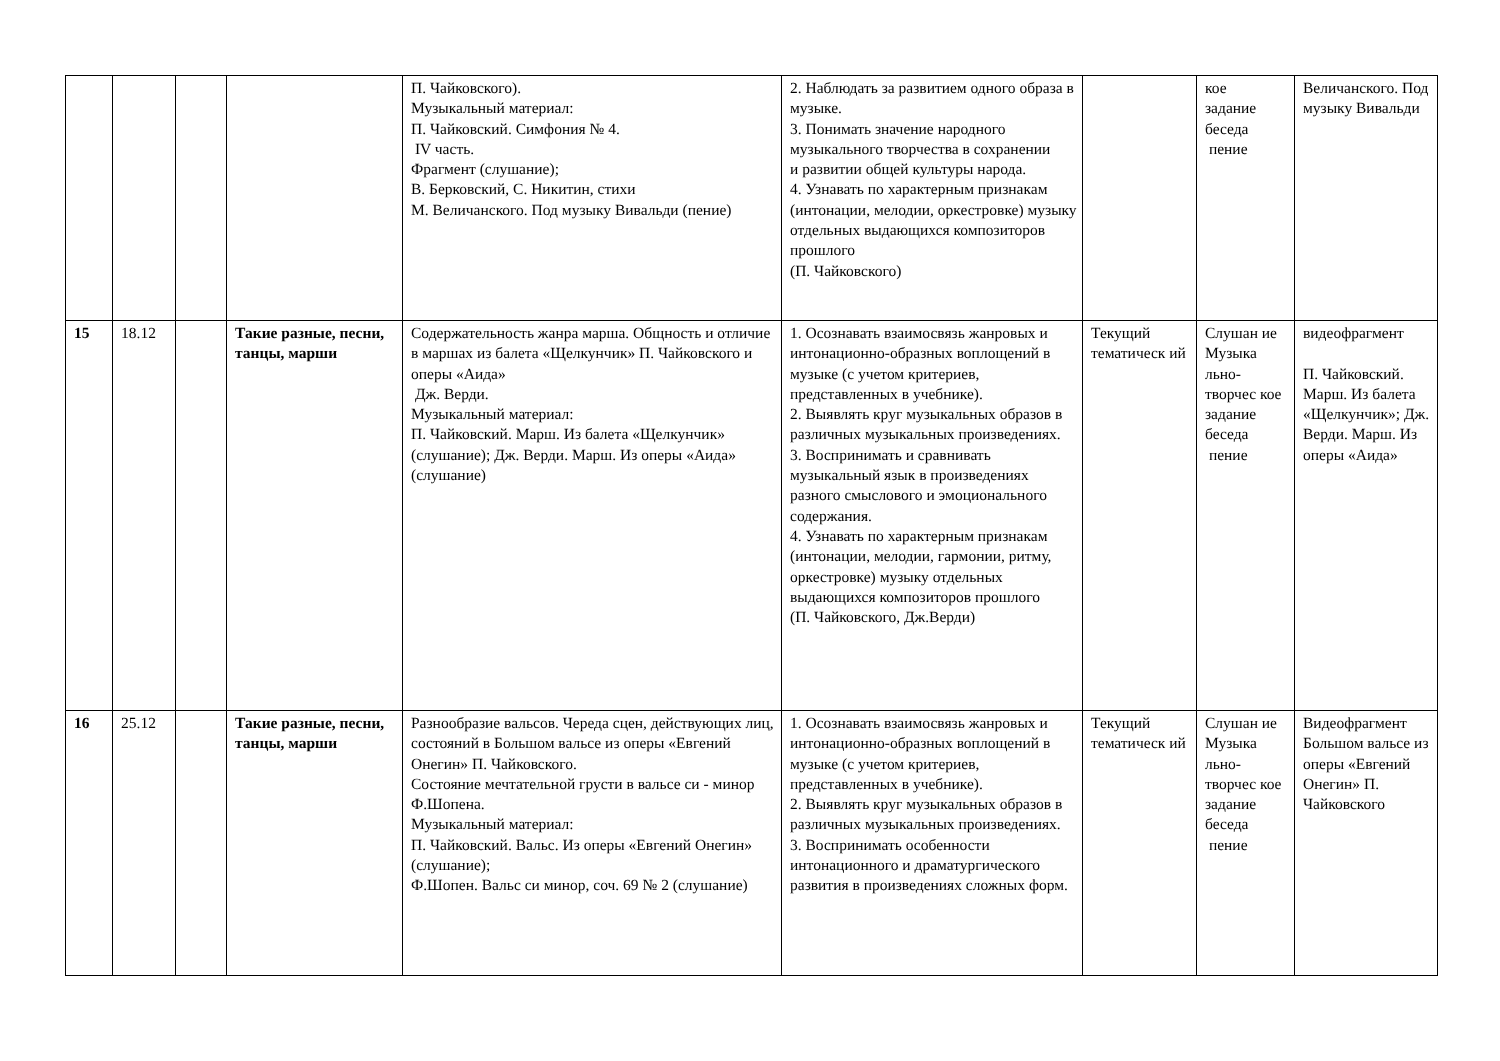| | | | | П. Чайковского). Музыкальный материал: П. Чайковский. Симфония № 4. IV часть. Фрагмент (слушание); В. Берковский, С. Никитин, стихи М. Величанского. Под музыку Вивальди (пение) | 2. Наблюдать за развитием одного образа в музыке. 3. Понимать значение народного музыкального творчества в сохранении и развитии общей культуры народа. 4. Узнавать по характерным признакам (интонации, мелодии, оркестровке) музыку отдельных выдающихся композиторов прошлого (П. Чайковского) | | кое задание беседа пение | Величанского. Под музыку Вивальди |
| 15 | 18.12 | | Такие разные, песни, танцы, марши | Содержательность жанра марша. Общность и отличие в маршах из балета «Щелкунчик» П. Чайковского и оперы «Аида» Дж. Верди. Музыкальный материал: П. Чайковский. Марш. Из балета «Щелкунчик» (слушание); Дж. Верди. Марш. Из оперы «Аида» (слушание) | 1. Осознавать взаимосвязь жанровых и интонационно-образных воплощений в музыке (с учетом критериев, представленных в учебнике). 2. Выявлять круг музыкальных образов в различных музыкальных произведениях. 3. Воспринимать и сравнивать музыкальный язык в произведениях разного смыслового и эмоционального содержания. 4. Узнавать по характерным признакам (интонации, мелодии, гармонии, ритму, оркестровке) музыку отдельных выдающихся композиторов прошлого (П. Чайковского, Дж.Верди) | Текущий тематическ ий | Слушан ие Музыка льно-творчес кое задание беседа пение | видеофрагмент П. Чайковский. Марш. Из балета «Щелкунчик»; Дж. Верди. Марш. Из оперы «Аида» |
| 16 | 25.12 | | Такие разные, песни, танцы, марши | Разнообразие вальсов. Череда сцен, действующих лиц, состояний в Большом вальсе из оперы «Евгений Онегин» П. Чайковского. Состояние мечтательной грусти в вальсе си - минор Ф.Шопена. Музыкальный материал: П. Чайковский. Вальс. Из оперы «Евгений Онегин» (слушание); Ф.Шопен. Вальс си минор, соч. 69 № 2 (слушание) | 1. Осознавать взаимосвязь жанровых и интонационно-образных воплощений в музыке (с учетом критериев, представленных в учебнике). 2. Выявлять круг музыкальных образов в различных музыкальных произведениях. 3. Воспринимать особенности интонационного и драматургического развития в произведениях сложных форм. | Текущий тематическ ий | Слушан ие Музыка льно-творчес кое задание беседа пение | Видеофрагмент Большом вальсе из оперы «Евгений Онегин» П. Чайковского |